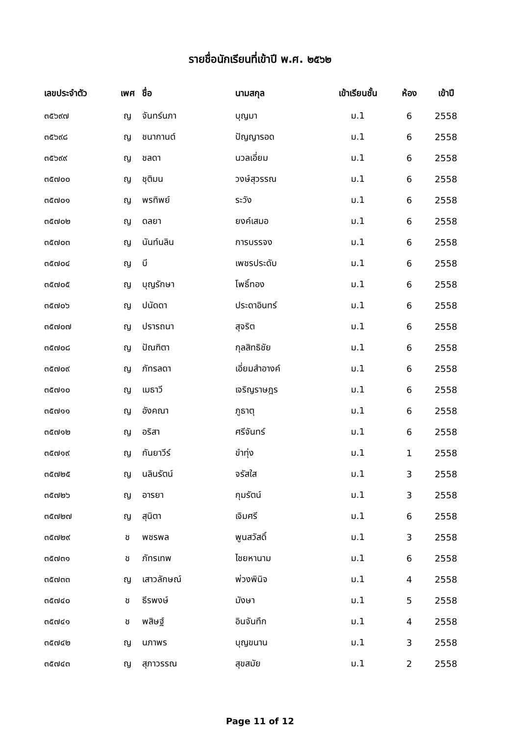รายชื่อนักเรียนที่เข้าปี พ.ศ. ๒๕๖๒
| เลขประจำตัว | เพศ | ชื่อ | นามสกุล | เข้าเรียนชั้น | ห้อง | เข้าปี |
| --- | --- | --- | --- | --- | --- | --- |
| ๓๕๖๙๗ | ญ | จันทร์นภา | บุญมา | ม.1 | 6 | 2558 |
| ๓๕๖๙๘ | ญ | ชนากานต์ | ปัญญารอด | ม.1 | 6 | 2558 |
| ๓๕๖๙๙ | ญ | ชลดา | นวลเอี่ยม | ม.1 | 6 | 2558 |
| ๓๕๗๐๐ | ญ | ชุติมน | วงษ์สุวรรณ | ม.1 | 6 | 2558 |
| ๓๕๗๐๑ | ญ | พรทิพย์ | ระวัง | ม.1 | 6 | 2558 |
| ๓๕๗๐๒ | ญ | ดลยา | ยงค์เสมอ | ม.1 | 6 | 2558 |
| ๓๕๗๐๓ | ญ | นันท์นลิน | การบรรจง | ม.1 | 6 | 2558 |
| ๓๕๗๐๔ | ญ | บี | เพชรประดับ | ม.1 | 6 | 2558 |
| ๓๕๗๐๕ | ญ | บุญรักษา | โพธิ์ทอง | ม.1 | 6 | 2558 |
| ๓๕๗๐๖ | ญ | ปนัดดา | ประดาอินทร์ | ม.1 | 6 | 2558 |
| ๓๕๗๐๗ | ญ | ปรารถนา | สุจริต | ม.1 | 6 | 2558 |
| ๓๕๗๐๘ | ญ | ปัณฑิตา | กุลสิทธิชัย | ม.1 | 6 | 2558 |
| ๓๕๗๐๙ | ญ | ภัทรลดา | เอี่ยมสำอางค์ | ม.1 | 6 | 2558 |
| ๓๕๗๑๐ | ญ | เมธาวี | เจริญราษฎร | ม.1 | 6 | 2558 |
| ๓๕๗๑๑ | ญ | อังคณา | ภูธาตุ | ม.1 | 6 | 2558 |
| ๓๕๗๑๒ | ญ | อริสา | ศรีจันทร์ | ม.1 | 6 | 2558 |
| ๓๕๗๑๙ | ญ | กันยาวีร์ | ขำทุ่ง | ม.1 | 1 | 2558 |
| ๓๕๗๒๕ | ญ | นลินรัตน์ | จรัสใส | ม.1 | 3 | 2558 |
| ๓๕๗๒๖ | ญ | อารยา | กุมรัตน์ | ม.1 | 3 | 2558 |
| ๓๕๗๒๗ | ญ | สุนิตา | เจิมศรี | ม.1 | 6 | 2558 |
| ๓๕๗๒๙ | ช | พชรพล | พูนสวัสดิ์ | ม.1 | 3 | 2558 |
| ๓๕๗๓๑ | ช | ภัทรเทพ | ไชยหานาม | ม.1 | 6 | 2558 |
| ๓๕๗๓๓ | ญ | เสาวลักษณ์ | พ่วงพินิจ | ม.1 | 4 | 2558 |
| ๓๕๗๔๐ | ช | ธีรพงษ์ | มังษา | ม.1 | 5 | 2558 |
| ๓๕๗๔๑ | ช | พสิษฐ์ | อินจันทึก | ม.1 | 4 | 2558 |
| ๓๕๗๔๒ | ญ | นภาพร | บุญขนาน | ม.1 | 3 | 2558 |
| ๓๕๗๔๓ | ญ | สุภาวรรณ | สุขสมัย | ม.1 | 2 | 2558 |
Page 11 of 12